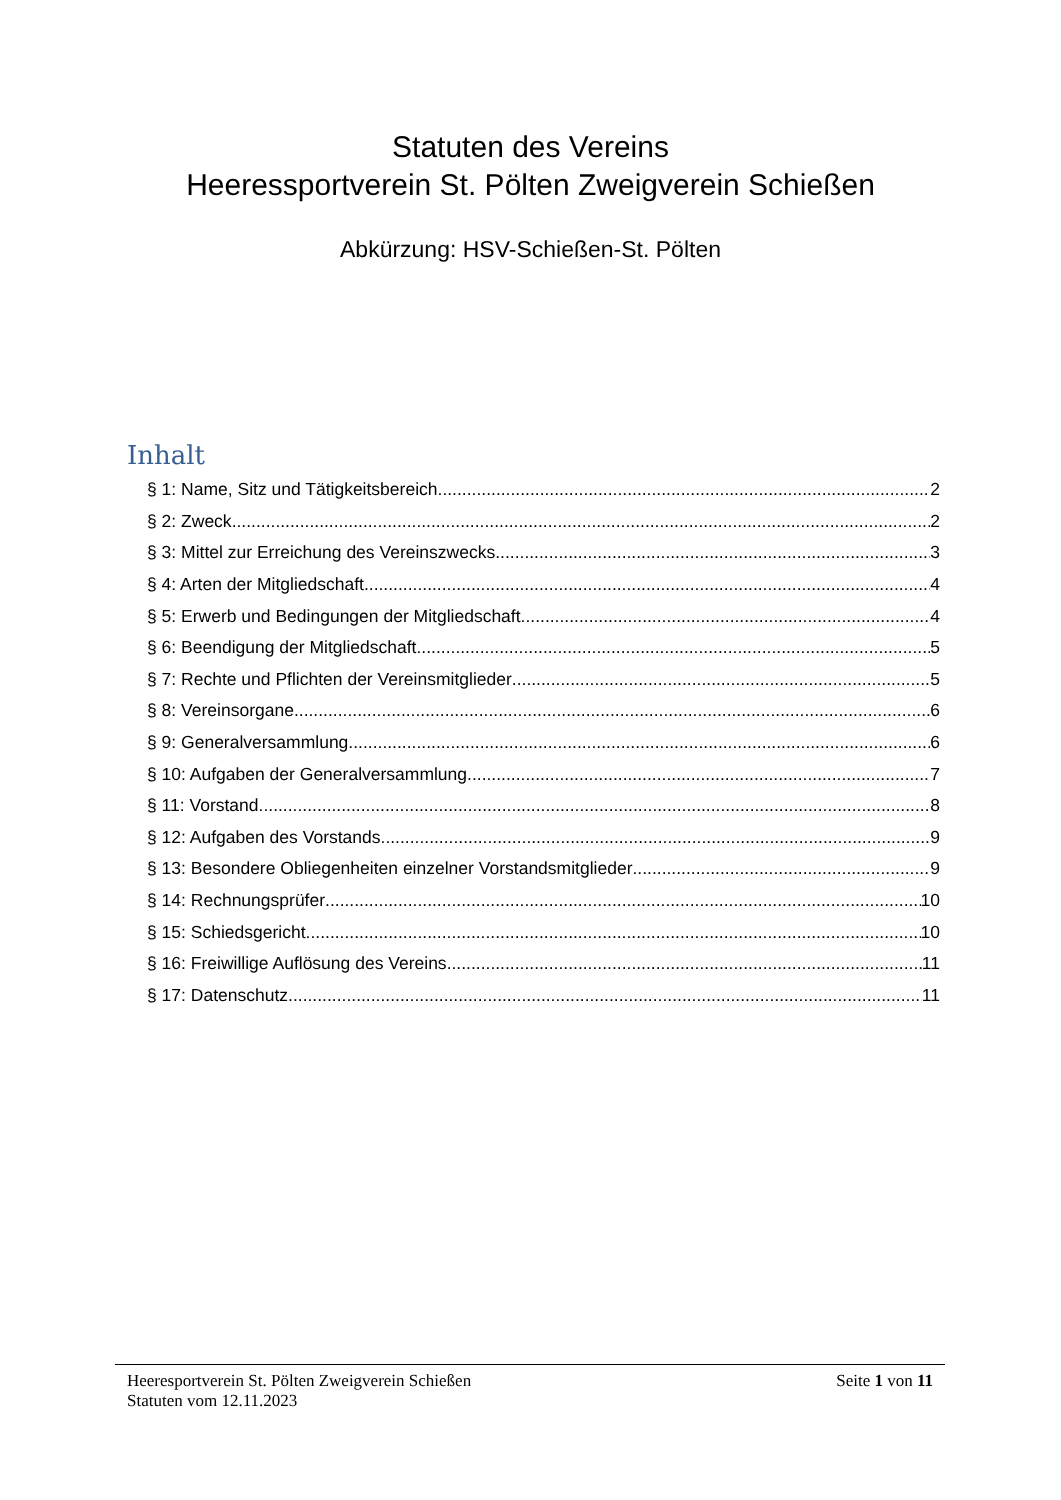Statuten des Vereins
Heeressportverein St. Pölten Zweigverein Schießen
Abkürzung: HSV-Schießen-St. Pölten
Inhalt
§ 1: Name, Sitz und Tätigkeitsbereich 2
§ 2: Zweck 2
§ 3: Mittel zur Erreichung des Vereinszwecks 3
§ 4: Arten der Mitgliedschaft 4
§ 5: Erwerb und Bedingungen der Mitgliedschaft 4
§ 6: Beendigung der Mitgliedschaft 5
§ 7: Rechte und Pflichten der Vereinsmitglieder 5
§ 8: Vereinsorgane 6
§ 9: Generalversammlung 6
§ 10: Aufgaben der Generalversammlung 7
§ 11: Vorstand 8
§ 12: Aufgaben des Vorstands 9
§ 13: Besondere Obliegenheiten einzelner Vorstandsmitglieder 9
§ 14: Rechnungsprüfer 10
§ 15: Schiedsgericht 10
§ 16: Freiwillige Auflösung des Vereins 11
§ 17: Datenschutz 11
Heeresportverein St. Pölten Zweigverein Schießen Seite 1 von 11
Statuten vom 12.11.2023